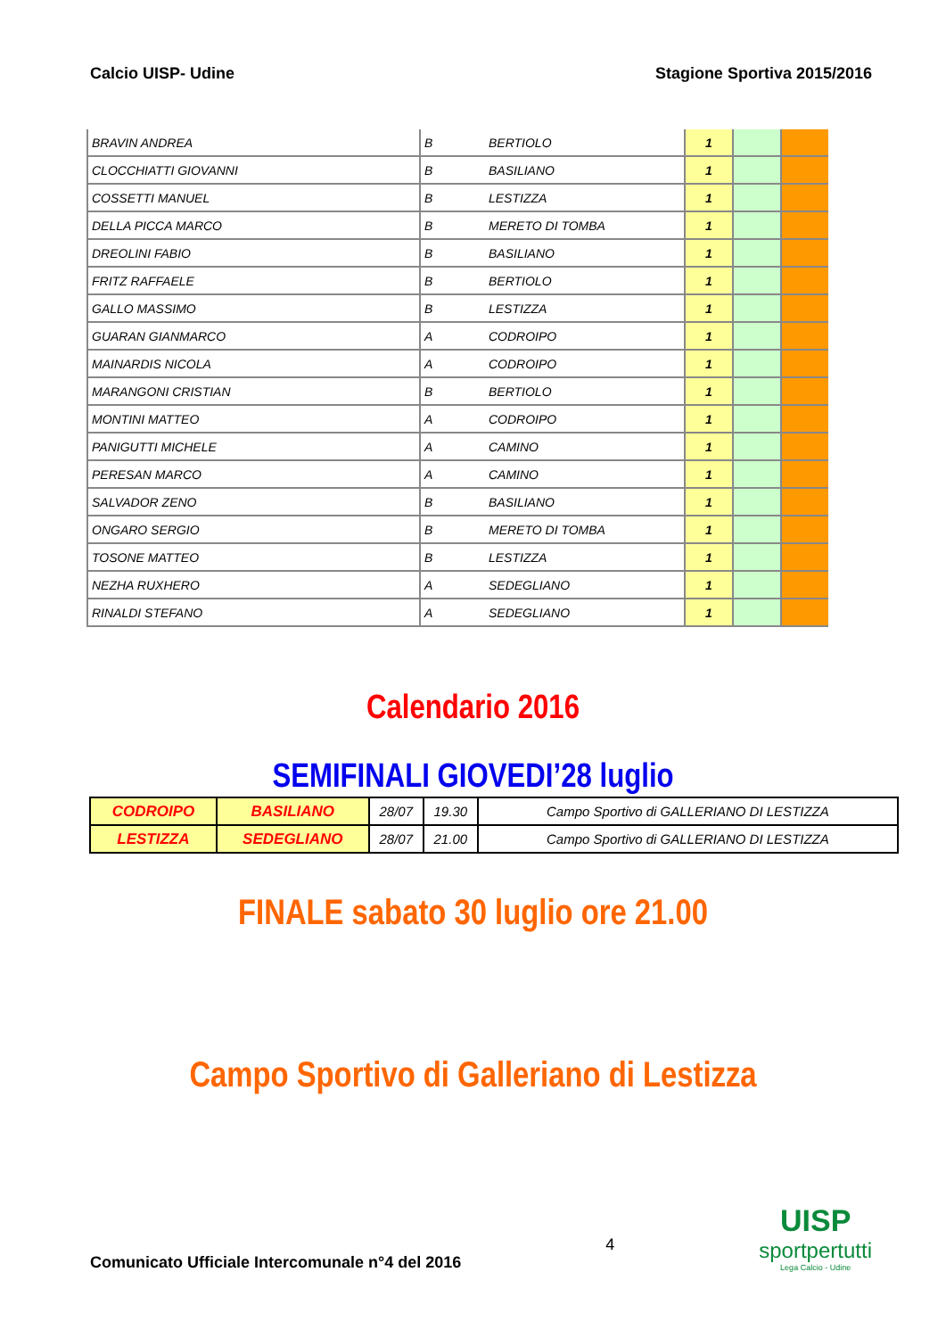Calcio UISP- Udine Stagione Sportiva 2015/2016
| BRAVIN ANDREA | B | BERTIOLO | 1 | | |
| CLOCCHIATTI GIOVANNI | B | BASILIANO | 1 | | |
| COSSETTI MANUEL | B | LESTIZZA | 1 | | |
| DELLA PICCA MARCO | B | MERETO DI TOMBA | 1 | | |
| DREOLINI FABIO | B | BASILIANO | 1 | | |
| FRITZ RAFFAELE | B | BERTIOLO | 1 | | |
| GALLO MASSIMO | B | LESTIZZA | 1 | | |
| GUARAN GIANMARCO | A | CODROIPO | 1 | | |
| MAINARDIS NICOLA | A | CODROIPO | 1 | | |
| MARANGONI CRISTIAN | B | BERTIOLO | 1 | | |
| MONTINI MATTEO | A | CODROIPO | 1 | | |
| PANIGUTTI MICHELE | A | CAMINO | 1 | | |
| PERESAN MARCO | A | CAMINO | 1 | | |
| SALVADOR ZENO | B | BASILIANO | 1 | | |
| ONGARO SERGIO | B | MERETO DI TOMBA | 1 | | |
| TOSONE MATTEO | B | LESTIZZA | 1 | | |
| NEZHA RUXHERO | A | SEDEGLIANO | 1 | | |
| RINALDI STEFANO | A | SEDEGLIANO | 1 | | |
Calendario 2016
SEMIFINALI GIOVEDI’28 luglio
| CODROIPO | BASILIANO | 28/07 | 19.30 | Campo Sportivo di GALLERIANO DI LESTIZZA |
| LESTIZZA | SEDEGLIANO | 28/07 | 21.00 | Campo Sportivo di GALLERIANO DI LESTIZZA |
FINALE sabato 30 luglio ore 21.00
Campo Sportivo di Galleriano di Lestizza
Comunicato Ufficiale Intercomunale n°4 del 2016 4
UISP
sportpertutti
Lega Calcio - Udine